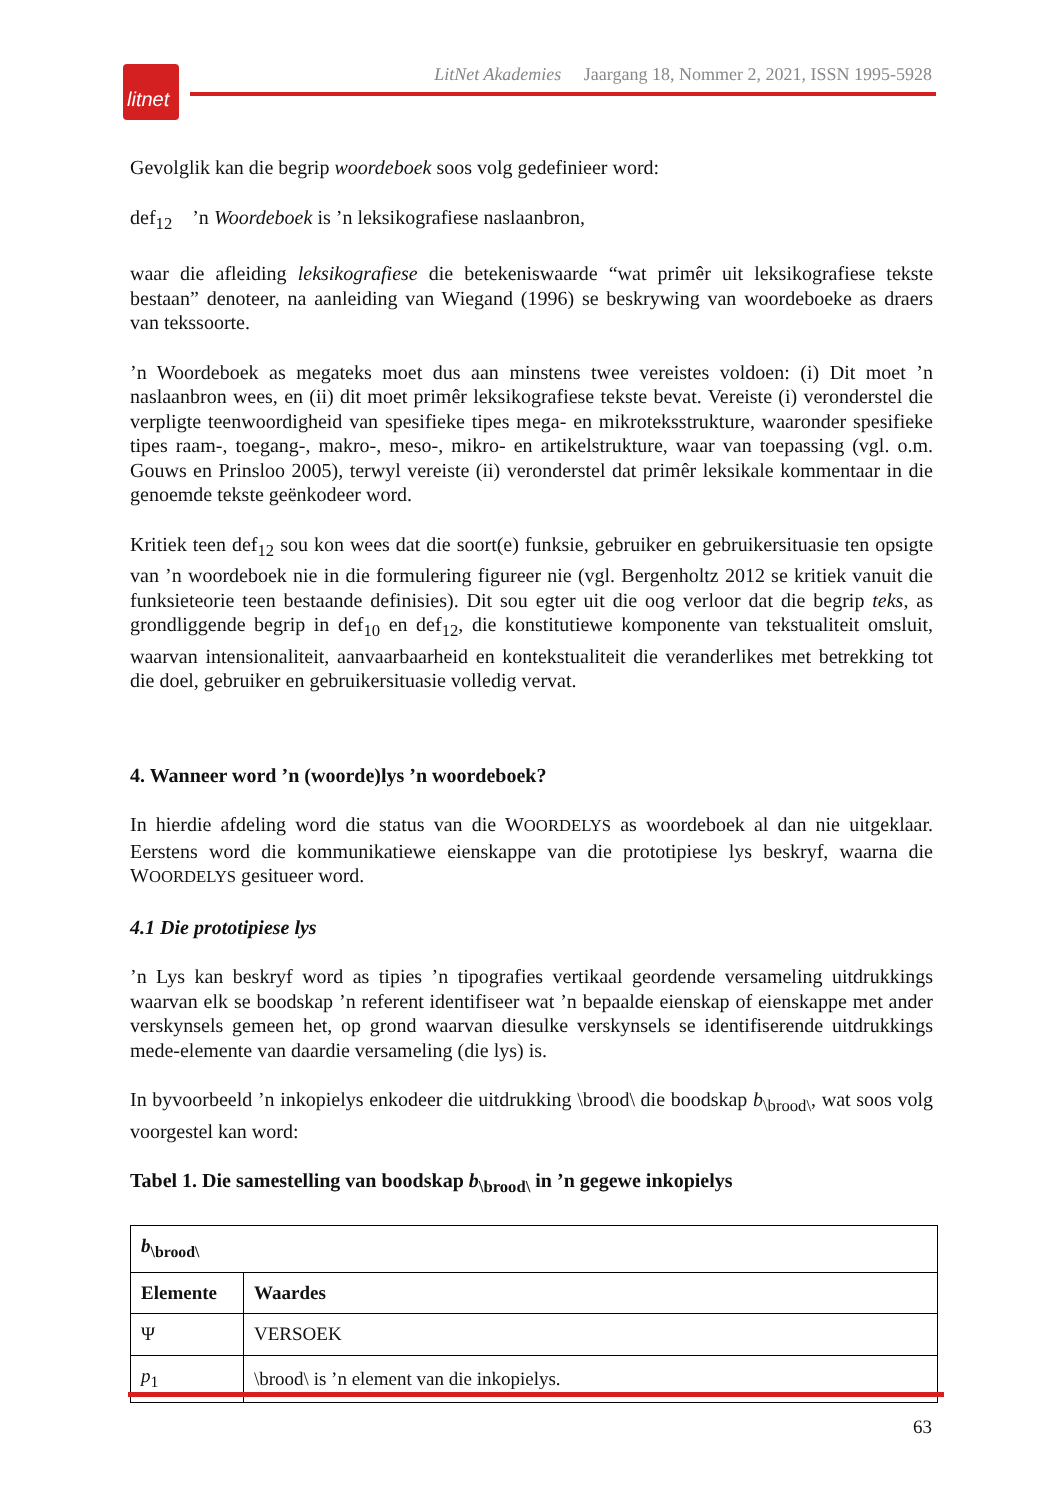litnet
LitNet Akademies Jaargang 18, Nommer 2, 2021, ISSN 1995-5928
Gevolglik kan die begrip woordeboek soos volg gedefinieer word:
def<sub>12</sub> ’n Woordeboek is ’n leksikografiese naslaanbron,
waar die afleiding leksikografiese die betekeniswaarde “wat primêr uit leksikografiese tekste bestaan” denoteer, na aanleiding van Wiegand (1996) se beskrywing van woordeboeke as draers van tekssoorte.
’n Woordeboek as megateks moet dus aan minstens twee vereistes voldoen: (i) Dit moet ’n naslaanbron wees, en (ii) dit moet primêr leksikografiese tekste bevat. Vereiste (i) veronderstel die verpligte teenwoordigheid van spesifieke tipes mega- en mikroteksstrukture, waaronder spesifieke tipes raam-, toegang-, makro-, meso-, mikro- en artikelstrukture, waar van toepassing (vgl. o.m. Gouws en Prinsloo 2005), terwyl vereiste (ii) veronderstel dat primêr leksikale kommentaar in die genoemde tekste geënkodeer word.
Kritiek teen def<sub>12</sub> sou kon wees dat die soort(e) funksie, gebruiker en gebruikersituasie ten opsigte van ’n woordeboek nie in die formulering figureer nie (vgl. Bergenholtz 2012 se kritiek vanuit die funksieteorie teen bestaande definisies). Dit sou egter uit die oog verloor dat die begrip teks, as grondliggende begrip in def<sub>10</sub> en def<sub>12</sub>, die konstitutiewe komponente van tekstualiteit omsluit, waarvan intensionaliteit, aanvaarbaarheid en kontekstualiteit die veranderlikes met betrekking tot die doel, gebruiker en gebruikersituasie volledig vervat.
4. Wanneer word ’n (woorde)lys ’n woordeboek?
In hierdie afdeling word die status van die WOORDELYS as woordeboek al dan nie uitgeklaar. Eerstens word die kommunikatiewe eienskappe van die prototipiese lys beskryf, waarna die WOORDELYS gesitueer word.
4.1 Die prototipiese lys
’n Lys kan beskryf word as tipies ’n tipografies vertikaal geordende versameling uitdrukkings waarvan elk se boodskap ’n referent identifiseer wat ’n bepaalde eienskap of eienskappe met ander verskynsels gemeen het, op grond waarvan diesulke verskynsels se identifiserende uitdrukkings mede-elemente van daardie versameling (die lys) is.
In byvoorbeeld ’n inkopielys enkodeer die uitdrukking \brood\ die boodskap b<sub>\brood\</sub>, wat soos volg voorgestel kan word:
Tabel 1. Die samestelling van boodskap b<sub>\brood\</sub> in ’n gegewe inkopielys
| b<sub>\brood\</sub> | |
| Elemente | Waardes |
| Ψ | VERSOEK |
| p<sub>1</sub> | \brood\ is ’n element van die inkopielys. |
63